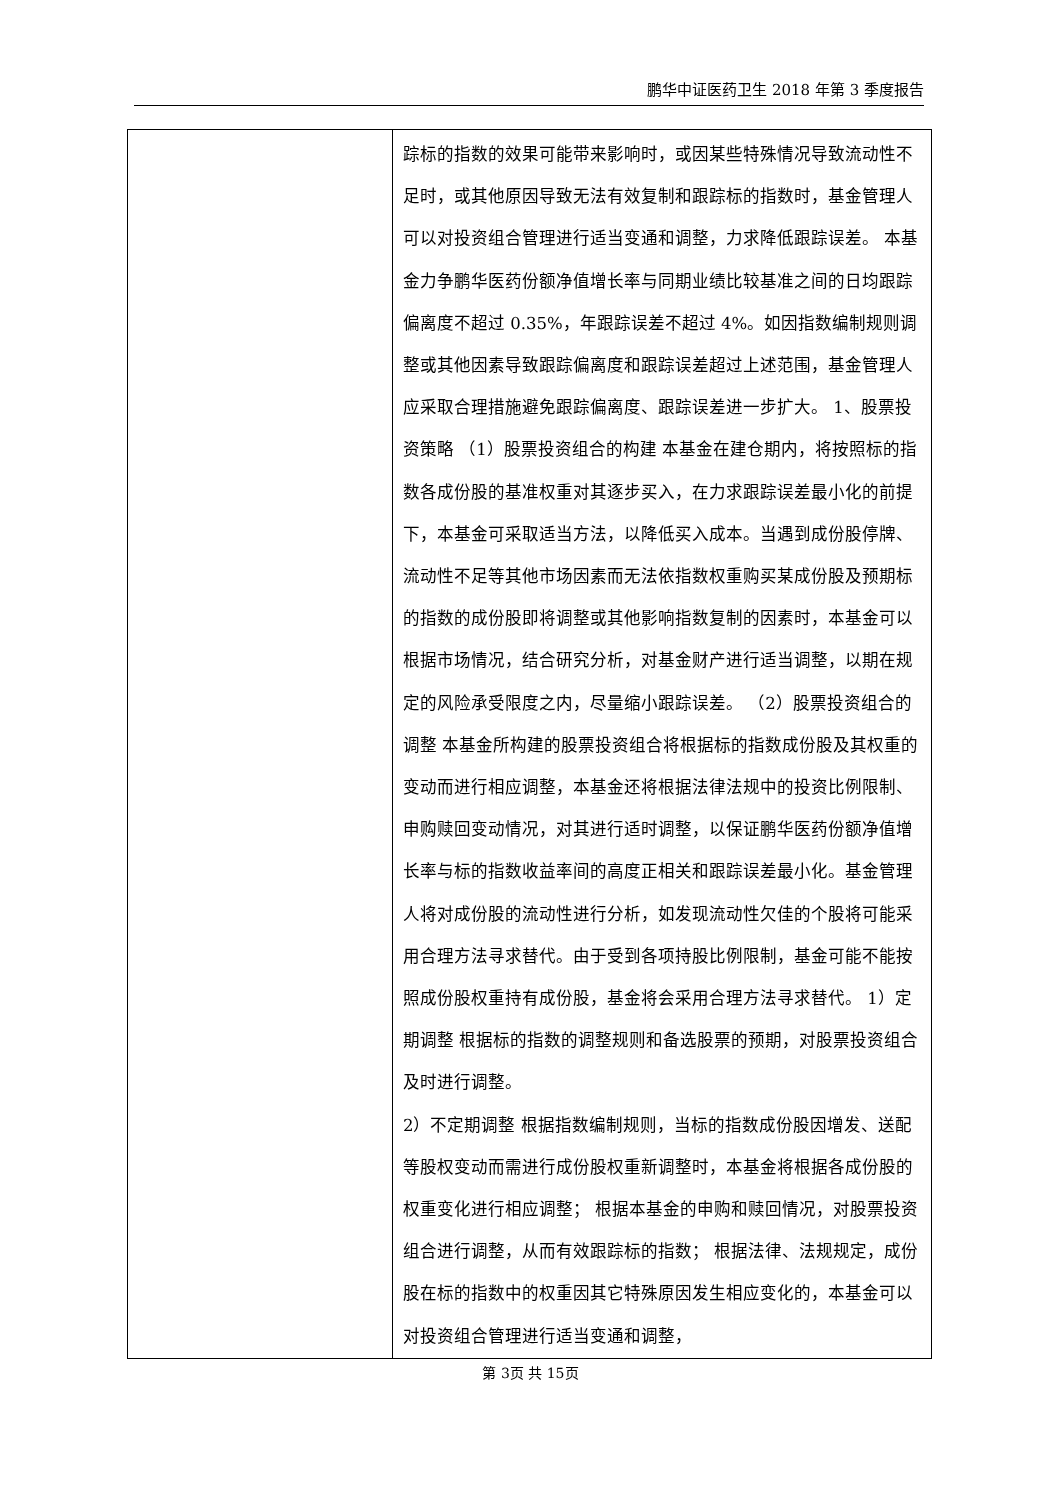鹏华中证医药卫生 2018 年第 3 季度报告
| | 踪标的指数的效果可能带来影响时，或因某些特殊情况导致流动性不足时，或其他原因导致无法有效复制和跟踪标的指数时，基金管理人可以对投资组合管理进行适当变通和调整，力求降低跟踪误差。 本基金力争鹏华医药份额净值增长率与同期业绩比较基准之间的日均跟踪偏离度不超过 0.35%，年跟踪误差不超过 4%。如因指数编制规则调整或其他因素导致跟踪偏离度和跟踪误差超过上述范围，基金管理人应采取合理措施避免跟踪偏离度、跟踪误差进一步扩大。 1、股票投资策略 （1）股票投资组合的构建 本基金在建仓期内，将按照标的指数各成份股的基准权重对其逐步买入，在力求跟踪误差最小化的前提下，本基金可采取适当方法，以降低买入成本。当遇到成份股停牌、流动性不足等其他市场因素而无法依指数权重购买某成份股及预期标的指数的成份股即将调整或其他影响指数复制的因素时，本基金可以根据市场情况，结合研究分析，对基金财产进行适当调整，以期在规定的风险承受限度之内，尽量缩小跟踪误差。 （2）股票投资组合的调整 本基金所构建的股票投资组合将根据标的指数成份股及其权重的变动而进行相应调整，本基金还将根据法律法规中的投资比例限制、申购赎回变动情况，对其进行适时调整，以保证鹏华医药份额净值增长率与标的指数收益率间的高度正相关和跟踪误差最小化。基金管理人将对成份股的流动性进行分析，如发现流动性欠佳的个股将可能采用合理方法寻求替代。由于受到各项持股比例限制，基金可能不能按照成份股权重持有成份股，基金将会采用合理方法寻求替代。 1）定期调整 根据标的指数的调整规则和备选股票的预期，对股票投资组合及时进行调整。 2）不定期调整 根据指数编制规则，当标的指数成份股因增发、送配等股权变动而需进行成份股权重新调整时，本基金将根据各成份股的权重变化进行相应调整； 根据本基金的申购和赎回情况，对股票投资组合进行调整，从而有效跟踪标的指数； 根据法律、法规规定，成份股在标的指数中的权重因其它特殊原因发生相应变化的，本基金可以对投资组合管理进行适当变通和调整， |
第 3页 共 15页